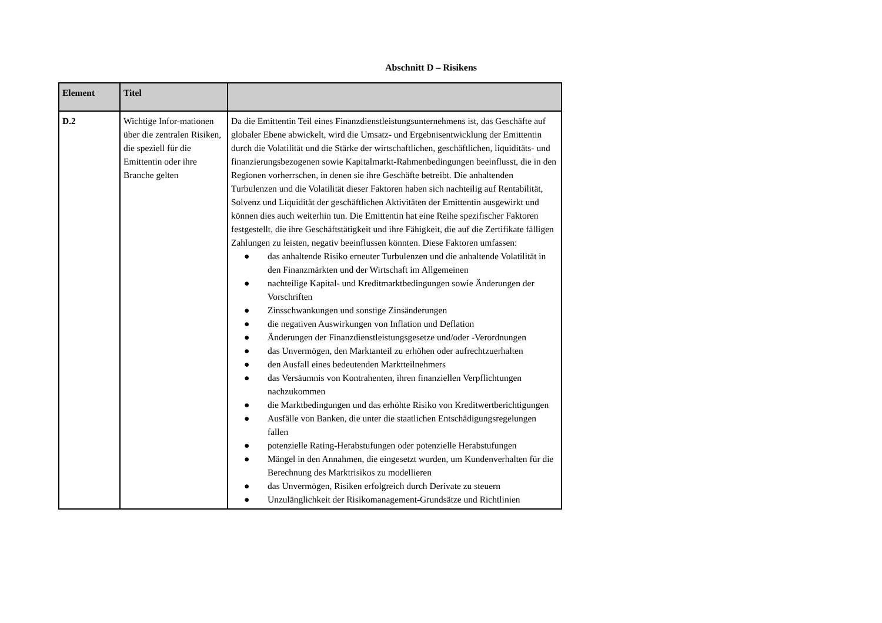Abschnitt D – Risikens
| Element | Titel | |
| --- | --- | --- |
| D.2 | Wichtige Infor-mationen über die zentralen Risiken, die speziell für die Emittentin oder ihre Branche gelten | Da die Emittentin Teil eines Finanzdienstleistungsunternehmens ist, das Geschäfte auf globaler Ebene abwickelt, wird die Umsatz- und Ergebnisentwicklung der Emittentin durch die Volatilität und die Stärke der wirtschaftlichen, geschäftlichen, liquiditäts- und finanzierungsbezogenen sowie Kapitalmarkt-Rahmenbedingungen beeinflusst, die in den Regionen vorherrschen, in denen sie ihre Geschäfte betreibt. Die anhaltenden Turbulenzen und die Volatilität dieser Faktoren haben sich nachteilig auf Rentabilität, Solvenz und Liquidität der geschäftlichen Aktivitäten der Emittentin ausgewirkt und können dies auch weiterhin tun. Die Emittentin hat eine Reihe spezifischer Faktoren festgestellt, die ihre Geschäftstätigkeit und ihre Fähigkeit, die auf die Zertifikate fälligen Zahlungen zu leisten, negativ beeinflussen könnten. Diese Faktoren umfassen: ● das anhaltende Risiko erneuter Turbulenzen und die anhaltende Volatilität in den Finanzmärkten und der Wirtschaft im Allgemeinen ● nachteilige Kapital- und Kreditmarktbedingungen sowie Änderungen der Vorschriften ● Zinsschwankungen und sonstige Zinsänderungen ● die negativen Auswirkungen von Inflation und Deflation ● Änderungen der Finanzdienstleistungsgesetze und/oder -Verordnungen ● das Unvermögen, den Marktanteil zu erhöhen oder aufrechtzuerhalten ● den Ausfall eines bedeutenden Marktteilnehmers ● das Versäumnis von Kontrahenten, ihren finanziellen Verpflichtungen nachzukommen ● die Marktbedingungen und das erhöhte Risiko von Kreditwertberichtigungen ● Ausfälle von Banken, die unter die staatlichen Entschädigungsregelungen fallen ● potenzielle Rating-Herabstufungen oder potenzielle Herabstufungen ● Mängel in den Annahmen, die eingesetzt wurden, um Kundenverhalten für die Berechnung des Marktrisikos zu modellieren ● das Unvermögen, Risiken erfolgreich durch Derivate zu steuern ● Unzulänglichkeit der Risikomanagement-Grundsätze und Richtlinien |